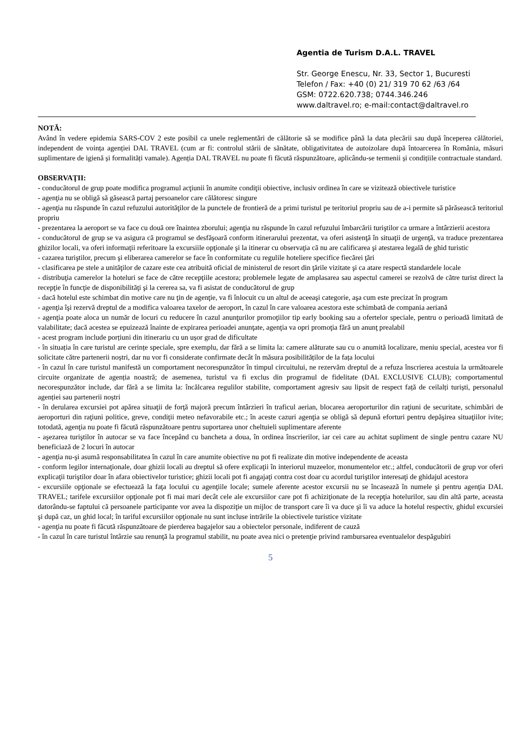Agentia de Turism D.A.L. TRAVEL
Str. George Enescu, Nr. 33, Sector 1, Bucuresti
Telefon / Fax: +40 (0) 21/ 319 70 62 /63 /64
GSM: 0722.620.738; 0744.346.246
www.daltravel.ro; e-mail:contact@daltravel.ro
NOTĂ:
Având în vedere epidemia SARS-COV 2 este posibil ca unele reglementări de călătorie să se modifice până la data plecării sau după începerea călătoriei, independent de voința agenției DAL TRAVEL (cum ar fi: controlul stării de sănătate, obligativitatea de autoizolare după întoarcerea în România, măsuri suplimentare de igienă și formalități vamale). Agenția DAL TRAVEL nu poate fi făcută răspunzătoare, aplicându-se termenii și condițiile contractuale standard.
OBSERVAŢII:
- conducătorul de grup poate modifica programul acţiunii în anumite condiţii obiective, inclusiv ordinea în care se vizitează obiectivele turistice
- agenţia nu se obligă să găsească partaj persoanelor care călătoresc singure
- agenţia nu răspunde în cazul refuzului autorităţilor de la punctele de frontieră de a primi turistul pe teritoriul propriu sau de a-i permite să părăsească teritoriul propriu
- prezentarea la aeroport se va face cu două ore înaintea zborului; agenţia nu răspunde în cazul refuzului îmbarcării turiştilor ca urmare a întârzierii acestora
- conducătorul de grup se va asigura că programul se desfăşoară conform itinerarului prezentat, va oferi asistenţă în situaţii de urgenţă, va traduce prezentarea ghizilor locali, va oferi informaţii referitoare la excursiile opţionale şi la itinerar cu observaţia că nu are calificarea şi atestarea legală de ghid turistic
- cazarea turiştilor, precum şi eliberarea camerelor se face în conformitate cu regulile hoteliere specifice fiecărei ţări
- clasificarea pe stele a unităţilor de cazare este cea atribuită oficial de ministerul de resort din ţările vizitate şi ca atare respectă standardele locale
- distribuţia camerelor la hoteluri se face de către recepţiile acestora; problemele legate de amplasarea sau aspectul camerei se rezolvă de către turist direct la recepţie în funcţie de disponibilităţi şi la cererea sa, va fi asistat de conducătorul de grup
- dacă hotelul este schimbat din motive care nu ţin de agenţie, va fi înlocuit cu un altul de aceeaşi categorie, aşa cum este precizat în program
- agenţia îşi rezervă dreptul de a modifica valoarea taxelor de aeroport, în cazul în care valoarea acestora este schimbată de compania aeriană
- agenţia poate aloca un număr de locuri cu reducere în cazul anunţurilor promoţiilor tip early booking sau a ofertelor speciale, pentru o perioadă limitată de valabilitate; dacă acestea se epuizează înainte de expirarea perioadei anunţate, agenţia va opri promoţia fără un anunţ prealabil
- acest program include porțiuni din itinerariu cu un ușor grad de dificultate
- în situația în care turistul are cerințe speciale, spre exemplu, dar fără a se limita la: camere alăturate sau cu o anumită localizare, meniu special, acestea vor fi solicitate către partenerii noștri, dar nu vor fi considerate confirmate decât în măsura posibilităților de la fața locului
- în cazul în care turistul manifestă un comportament necorespunzător în timpul circuitului, ne rezervăm dreptul de a refuza înscrierea acestuia la următoarele circuite organizate de agenția noastră; de asemenea, turistul va fi exclus din programul de fidelitate (DAL EXCLUSIVE CLUB); comportamentul necorespunzător include, dar fără a se limita la: încălcarea regulilor stabilite, comportament agresiv sau lipsit de respect față de ceilalți turiști, personalul agenției sau partenerii noștri
- în derularea excursiei pot apărea situaţii de forţă majoră precum întârzieri în traficul aerian, blocarea aeroporturilor din raţiuni de securitate, schimbări de aeroporturi din raţiuni politice, greve, condiţii meteo nefavorabile etc.; în aceste cazuri agenţia se obligă să depună eforturi pentru depăşirea situaţiilor ivite; totodată, agenţia nu poate fi făcută răspunzătoare pentru suportarea unor cheltuieli suplimentare aferente
- aşezarea turiştilor în autocar se va face începând cu bancheta a doua, în ordinea înscrierilor, iar cei care au achitat supliment de single pentru cazare NU beneficiază de 2 locuri în autocar
- agenţia nu-şi asumă responsabilitatea în cazul în care anumite obiective nu pot fi realizate din motive independente de aceasta
- conform legilor internaţionale, doar ghizii locali au dreptul să ofere explicaţii în interiorul muzeelor, monumentelor etc.; altfel, conducătorii de grup vor oferi explicaţii turiştilor doar în afara obiectivelor turistice; ghizii locali pot fi angajaţi contra cost doar cu acordul turiştilor interesaţi de ghidajul acestora
- excursiile opţionale se efectuează la faţa locului cu agenţiile locale; sumele aferente acestor excursii nu se încasează în numele şi pentru agenţia DAL TRAVEL; tarifele excursiilor opţionale pot fi mai mari decât cele ale excursiilor care pot fi achiziţionate de la recepţia hotelurilor, sau din altă parte, aceasta datorându-se faptului că persoanele participante vor avea la dispoziţie un mijloc de transport care îi va duce şi îi va aduce la hotelul respectiv, ghidul excursiei şi după caz, un ghid local; în tariful excursiilor opţionale nu sunt incluse intrările la obiectivele turistice vizitate
- agenţia nu poate fi făcută răspunzătoare de pierderea bagajelor sau a obiectelor personale, indiferent de cauză
- în cazul în care turistul întârzie sau renunţă la programul stabilit, nu poate avea nici o pretenţie privind rambursarea eventualelor despăgubiri
5